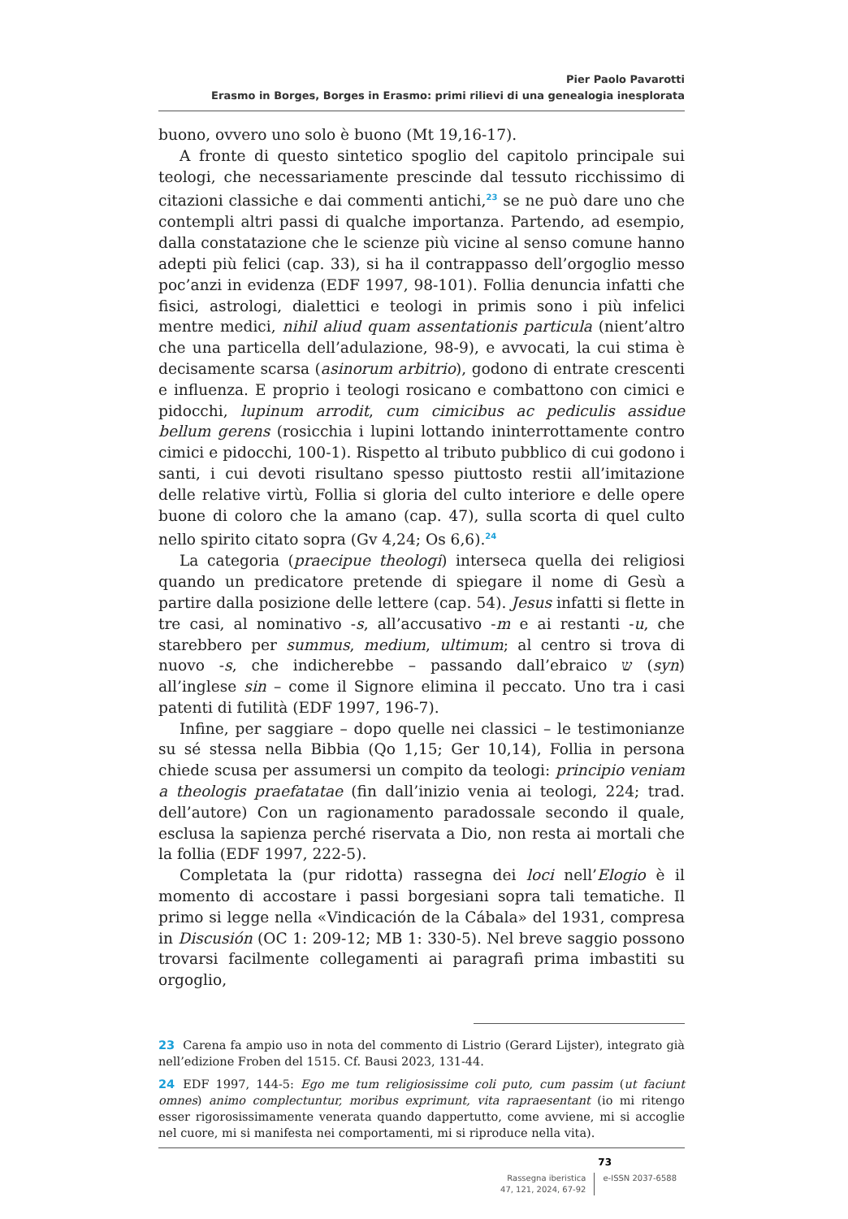Pier Paolo Pavarotti
Erasmo in Borges, Borges in Erasmo: primi rilievi di una genealogia inesplorata
buono, ovvero uno solo è buono (Mt 19,16-17).
A fronte di questo sintetico spoglio del capitolo principale sui teologi, che necessariamente prescinde dal tessuto ricchissimo di citazioni classiche e dai commenti antichi,<sup>23</sup> se ne può dare uno che contempli altri passi di qualche importanza. Partendo, ad esempio, dalla constatazione che le scienze più vicine al senso comune hanno adepti più felici (cap. 33), si ha il contrappasso dell’orgoglio messo poc’anzi in evidenza (EDF 1997, 98-101). Follia denuncia infatti che fisici, astrologi, dialettici e teologi in primis sono i più infelici mentre medici, nihil aliud quam assentationis particula (nient’altro che una particella dell’adulazione, 98-9), e avvocati, la cui stima è decisamente scarsa (asinorum arbitrio), godono di entrate crescenti e influenza. E proprio i teologi rosicano e combattono con cimici e pidocchi, lupinum arrodit, cum cimicibus ac pediculis assidue bellum gerens (rosicchia i lupini lottando ininterrottamente contro cimici e pidocchi, 100-1). Rispetto al tributo pubblico di cui godono i santi, i cui devoti risultano spesso piuttosto restii all’imitazione delle relative virtù, Follia si gloria del culto interiore e delle opere buone di coloro che la amano (cap. 47), sulla scorta di quel culto nello spirito citato sopra (Gv 4,24; Os 6,6).<sup>24</sup>
La categoria (praecipue theologi) interseca quella dei religiosi quando un predicatore pretende di spiegare il nome di Gesù a partire dalla posizione delle lettere (cap. 54). Jesus infatti si flette in tre casi, al nominativo -s, all’accusativo -m e ai restanti -u, che starebbero per summus, medium, ultimum; al centro si trova di nuovo -s, che indicherebbe – passando dall’ebraico ש (syn) all’inglese sin – come il Signore elimina il peccato. Uno tra i casi patenti di futilità (EDF 1997, 196-7).
Infine, per saggiare – dopo quelle nei classici – le testimonianze su sé stessa nella Bibbia (Qo 1,15; Ger 10,14), Follia in persona chiede scusa per assumersi un compito da teologi: principio veniam a theologis praefatatae (fin dall’inizio venia ai teologi, 224; trad. dell’autore) Con un ragionamento paradossale secondo il quale, esclusa la sapienza perché riservata a Dio, non resta ai mortali che la follia (EDF 1997, 222-5).
Completata la (pur ridotta) rassegna dei loci nell’Elogio è il momento di accostare i passi borgesiani sopra tali tematiche. Il primo si legge nella «Vindicación de la Cábala» del 1931, compresa in Discusión (OC 1: 209-12; MB 1: 330-5). Nel breve saggio possono trovarsi facilmente collegamenti ai paragrafi prima imbastiti su orgoglio,
23 Carena fa ampio uso in nota del commento di Listrio (Gerard Lijster), integrato già nell’edizione Froben del 1515. Cf. Bausi 2023, 131-44.
24 EDF 1997, 144-5: Ego me tum religiosissime coli puto, cum passim (ut faciunt omnes) animo complectuntur, moribus exprimunt, vita rapraesentant (io mi ritengo esser rigorosissimamente venerata quando dappertutto, come avviene, mi si accoglie nel cuore, mi si manifesta nei comportamenti, mi si riproduce nella vita).
73
Rassegna iberistica
47, 121, 2024, 67-92
e-ISSN 2037-6588